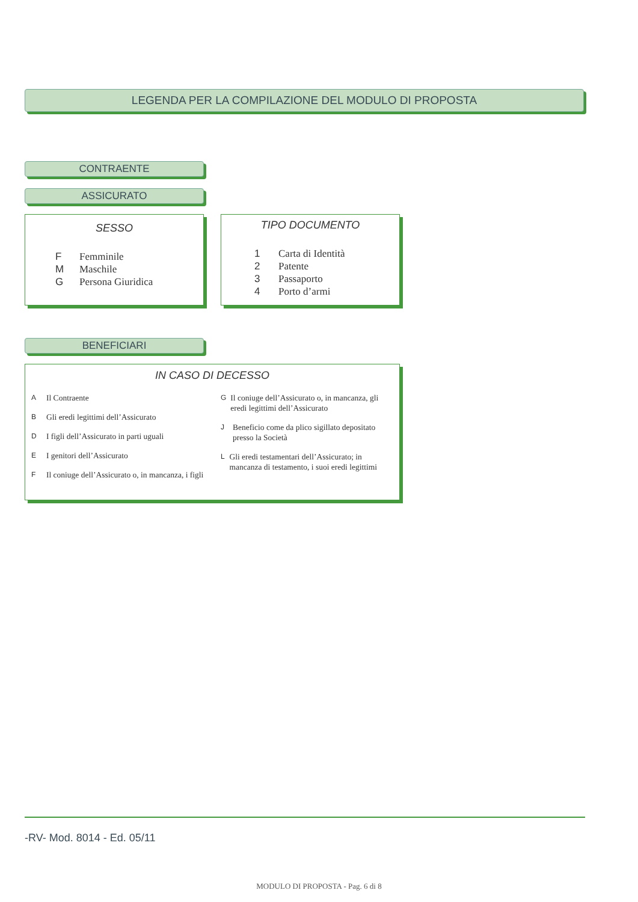LEGENDA PER LA COMPILAZIONE DEL MODULO DI PROPOSTA
CONTRAENTE
ASSICURATO
SESSO
F Femminile
M Maschile
G Persona Giuridica
TIPO DOCUMENTO
1 Carta di Identità
2 Patente
3 Passaporto
4 Porto d’armi
BENEFICIARI
IN CASO DI DECESSO
A Il Contraente
B Gli eredi legittimi dell’Assicurato
D I figli dell’Assicurato in parti uguali
E I genitori dell’Assicurato
F Il coniuge dell’Assicurato o, in mancanza, i figli
G Il coniuge dell’Assicurato o, in mancanza, gli eredi legittimi dell’Assicurato
J Beneficio come da plico sigillato depositato presso la Società
L Gli eredi testamentari dell’Assicurato; in mancanza di testamento, i suoi eredi legittimi
-RV- Mod. 8014 - Ed. 05/11
MODULO DI PROPOSTA - Pag. 6 di 8